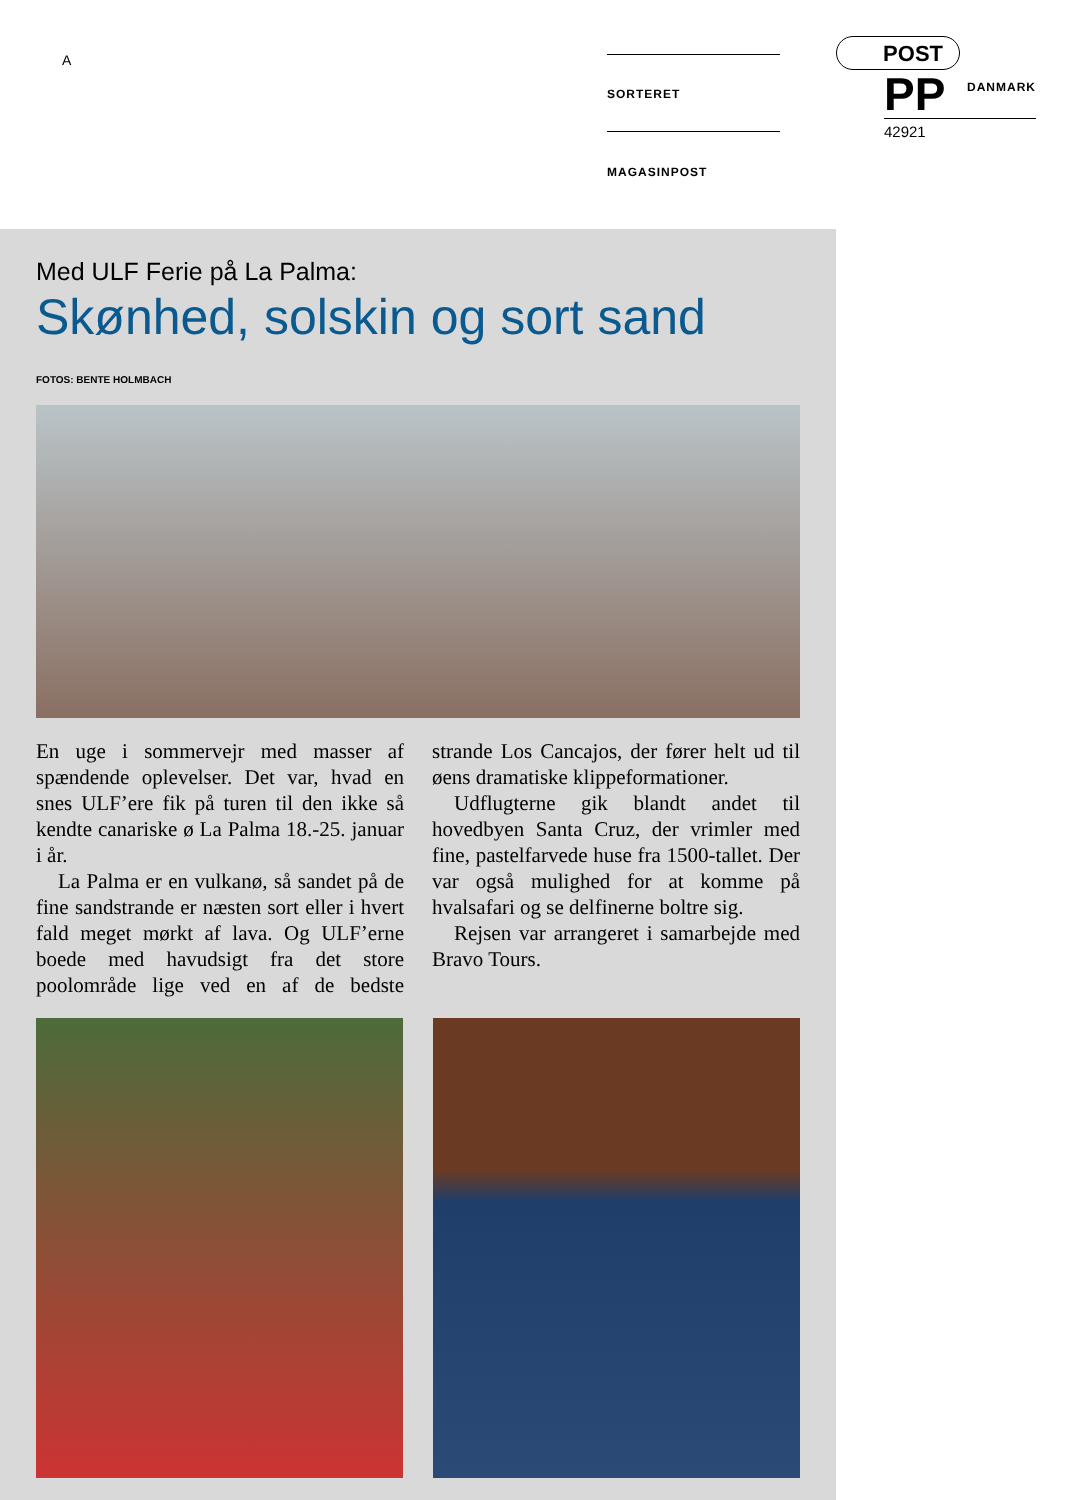A SORTERET MAGASINPOST
POST
PP DANMARK
42921
Med ULF Ferie på La Palma:
Skønhed, solskin og sort sand
FOTOS: BENTE HOLMBACH
En uge i sommervejr med masser af spændende oplevelser. Det var, hvad en snes ULF’ere fik på turen til den ikke så kendte canariske ø La Palma 18.-25. januar i år.
La Palma er en vulkanø, så sandet på de fine sandstrande er næsten sort eller i hvert fald meget mørkt af lava. Og ULF’erne boede med havudsigt fra det store poolområde lige ved en af de bedste strande Los Cancajos, der fører helt ud til øens dramatiske klippeformationer.
Udflugterne gik blandt andet til hovedbyen Santa Cruz, der vrimler med fine, pastelfarvede huse fra 1500-tallet. Der var også mulighed for at komme på hvalsafari og se delfinerne boltre sig.
Rejsen var arrangeret i samarbejde med Bravo Tours.